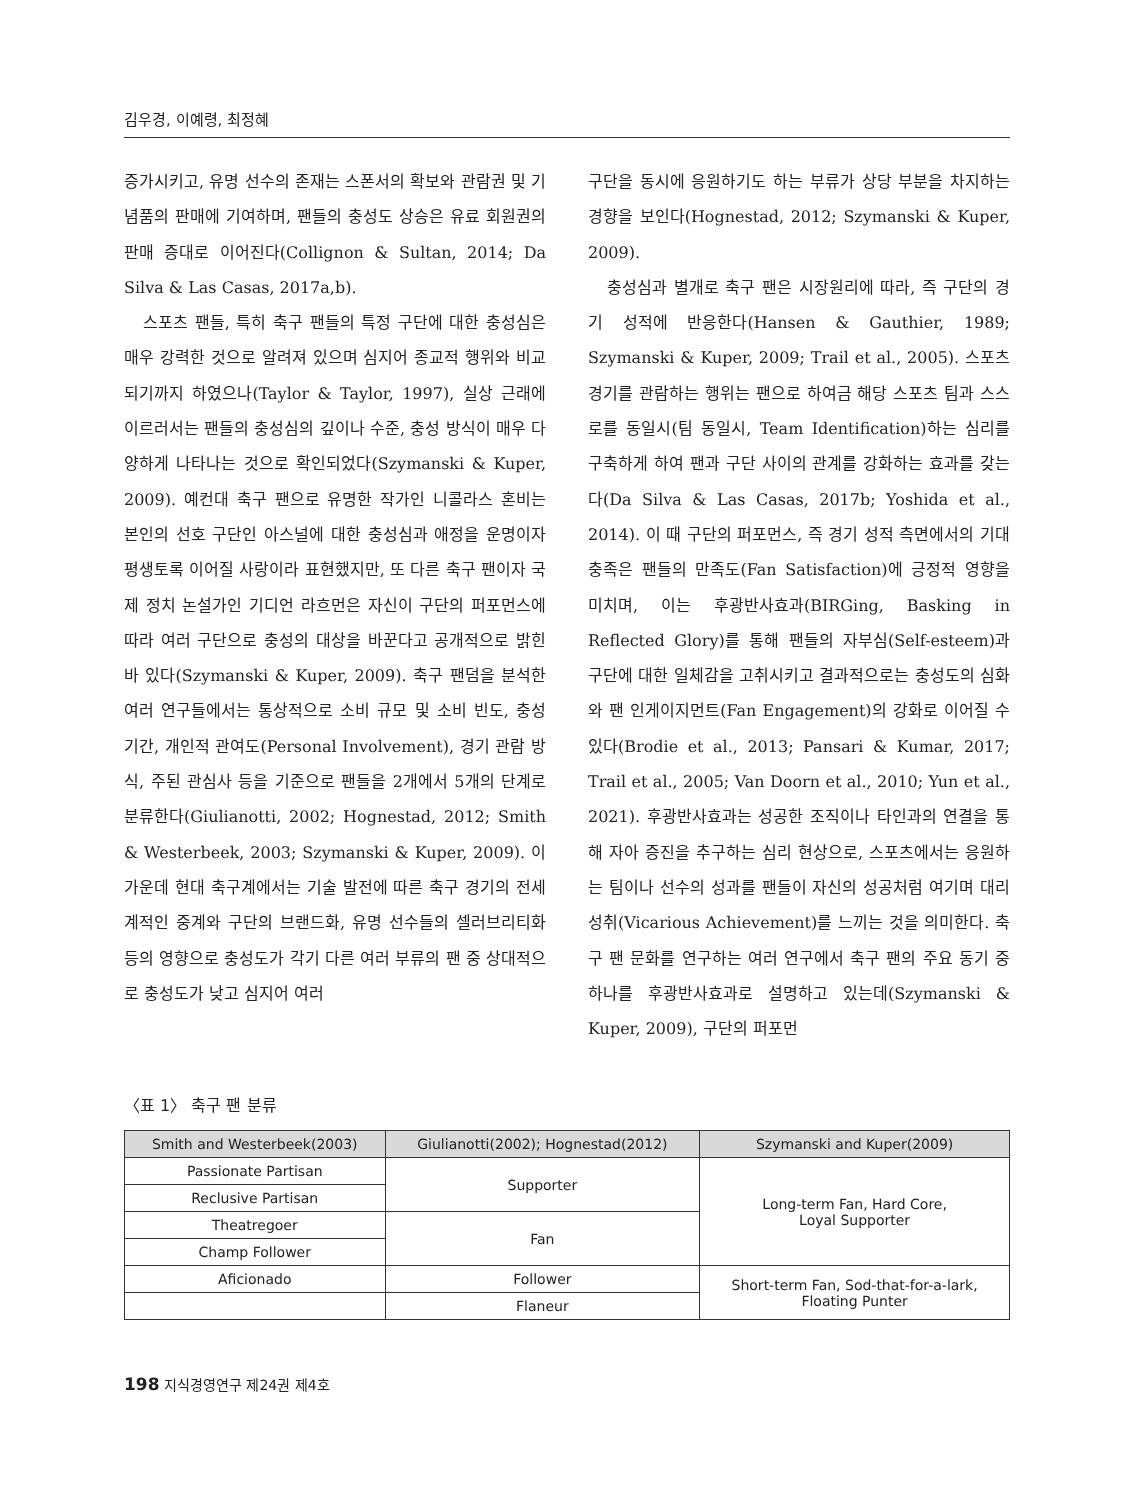김우경, 이예령, 최정혜
증가시키고, 유명 선수의 존재는 스폰서의 확보와 관람권 및 기념품의 판매에 기여하며, 팬들의 충성도 상승은 유료 회원권의 판매 증대로 이어진다(Collignon & Sultan, 2014; Da Silva & Las Casas, 2017a,b).
스포츠 팬들, 특히 축구 팬들의 특정 구단에 대한 충성심은 매우 강력한 것으로 알려져 있으며 심지어 종교적 행위와 비교되기까지 하였으나(Taylor & Taylor, 1997), 실상 근래에 이르러서는 팬들의 충성심의 깊이나 수준, 충성 방식이 매우 다양하게 나타나는 것으로 확인되었다(Szymanski & Kuper, 2009). 예컨대 축구 팬으로 유명한 작가인 니콜라스 혼비는 본인의 선호 구단인 아스널에 대한 충성심과 애정을 운명이자 평생토록 이어질 사랑이라 표현했지만, 또 다른 축구 팬이자 국제 정치 논설가인 기디언 라흐먼은 자신이 구단의 퍼포먼스에 따라 여러 구단으로 충성의 대상을 바꾼다고 공개적으로 밝힌 바 있다(Szymanski & Kuper, 2009). 축구 팬덤을 분석한 여러 연구들에서는 통상적으로 소비 규모 및 소비 빈도, 충성 기간, 개인적 관여도(Personal Involvement), 경기 관람 방식, 주된 관심사 등을 기준으로 팬들을 2개에서 5개의 단계로 분류한다(Giulianotti, 2002; Hognestad, 2012; Smith & Westerbeek, 2003; Szymanski & Kuper, 2009). 이 가운데 현대 축구계에서는 기술 발전에 따른 축구 경기의 전세계적인 중계와 구단의 브랜드화, 유명 선수들의 셀러브리티화 등의 영향으로 충성도가 각기 다른 여러 부류의 팬 중 상대적으로 충성도가 낮고 심지어 여러
구단을 동시에 응원하기도 하는 부류가 상당 부분을 차지하는 경향을 보인다(Hognestad, 2012; Szymanski & Kuper, 2009).
충성심과 별개로 축구 팬은 시장원리에 따라, 즉 구단의 경기 성적에 반응한다(Hansen & Gauthier, 1989; Szymanski & Kuper, 2009; Trail et al., 2005). 스포츠 경기를 관람하는 행위는 팬으로 하여금 해당 스포츠 팀과 스스로를 동일시(팀 동일시, Team Identification)하는 심리를 구축하게 하여 팬과 구단 사이의 관계를 강화하는 효과를 갖는다(Da Silva & Las Casas, 2017b; Yoshida et al., 2014). 이 때 구단의 퍼포먼스, 즉 경기 성적 측면에서의 기대 충족은 팬들의 만족도(Fan Satisfaction)에 긍정적 영향을 미치며, 이는 후광반사효과(BIRGing, Basking in Reflected Glory)를 통해 팬들의 자부심(Self-esteem)과 구단에 대한 일체감을 고취시키고 결과적으로는 충성도의 심화와 팬 인게이지먼트(Fan Engagement)의 강화로 이어질 수 있다(Brodie et al., 2013; Pansari & Kumar, 2017; Trail et al., 2005; Van Doorn et al., 2010; Yun et al., 2021). 후광반사효과는 성공한 조직이나 타인과의 연결을 통해 자아 증진을 추구하는 심리 현상으로, 스포츠에서는 응원하는 팀이나 선수의 성과를 팬들이 자신의 성공처럼 여기며 대리 성취(Vicarious Achievement)를 느끼는 것을 의미한다. 축구 팬 문화를 연구하는 여러 연구에서 축구 팬의 주요 동기 중 하나를 후광반사효과로 설명하고 있는데(Szymanski & Kuper, 2009), 구단의 퍼포먼
〈표 1〉 축구 팬 분류
| Smith and Westerbeek(2003) | Giulianotti(2002); Hognestad(2012) | Szymanski and Kuper(2009) |
| --- | --- | --- |
| Passionate Partisan | Supporter | Long-term Fan, Hard Core, Loyal Supporter |
| Reclusive Partisan | | |
| Theatregoer | Fan | |
| Champ Follower | | |
| Aficionado | Follower | Short-term Fan, Sod-that-for-a-lark, Floating Punter |
| | Flaneur | |
198 지식경영연구 제24권 제4호